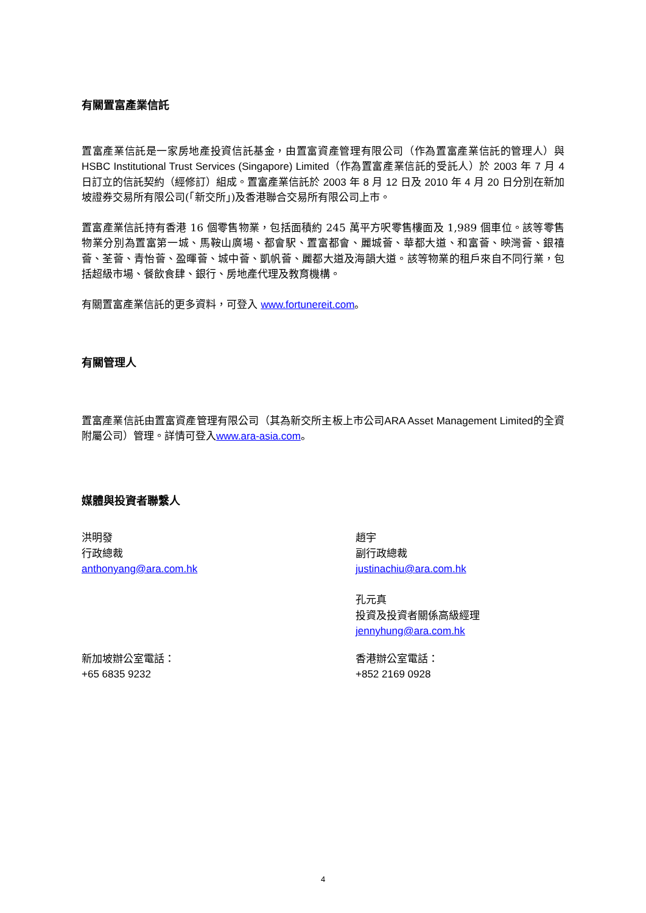有關置富產業信託
置富產業信託是一家房地產投資信託基金，由置富資產管理有限公司（作為置富產業信託的管理人）與 HSBC Institutional Trust Services (Singapore) Limited（作為置富產業信託的受託人）於 2003 年 7 月 4 日訂立的信託契約（經修訂）組成。置富產業信託於 2003 年 8 月 12 日及 2010 年 4 月 20 日分別在新加坡證券交易所有限公司(「新交所」)及香港聯合交易所有限公司上市。
置富產業信託持有香港 16 個零售物業，包括面積約 245 萬平方呎零售樓面及 1,989 個車位。該等零售物業分別為置富第一城、馬鞍山廣場、都會駅、置富都會、麗城薈、華都大道、和富薈、映灣薈、銀禧薈、荃薈、青怡薈、盈暉薈、城中薈、凱帆薈、麗都大道及海韻大道。該等物業的租戶來自不同行業，包括超級市場、餐飲食肆、銀行、房地產代理及教育機構。
有關置富產業信託的更多資料，可登入 www.fortunereit.com。
有關管理人
置富產業信託由置富資產管理有限公司（其為新交所主板上市公司ARA Asset Management Limited的全資附屬公司）管理。詳情可登入www.ara-asia.com。
媒體與投資者聯繫人
洪明發
行政總裁
anthonyang@ara.com.hk
趙宇
副行政總裁
justinachiu@ara.com.hk
孔元真
投資及投資者關係高級經理
jennyhung@ara.com.hk
新加坡辦公室電話：
+65 6835 9232
香港辦公室電話：
+852 2169 0928
4